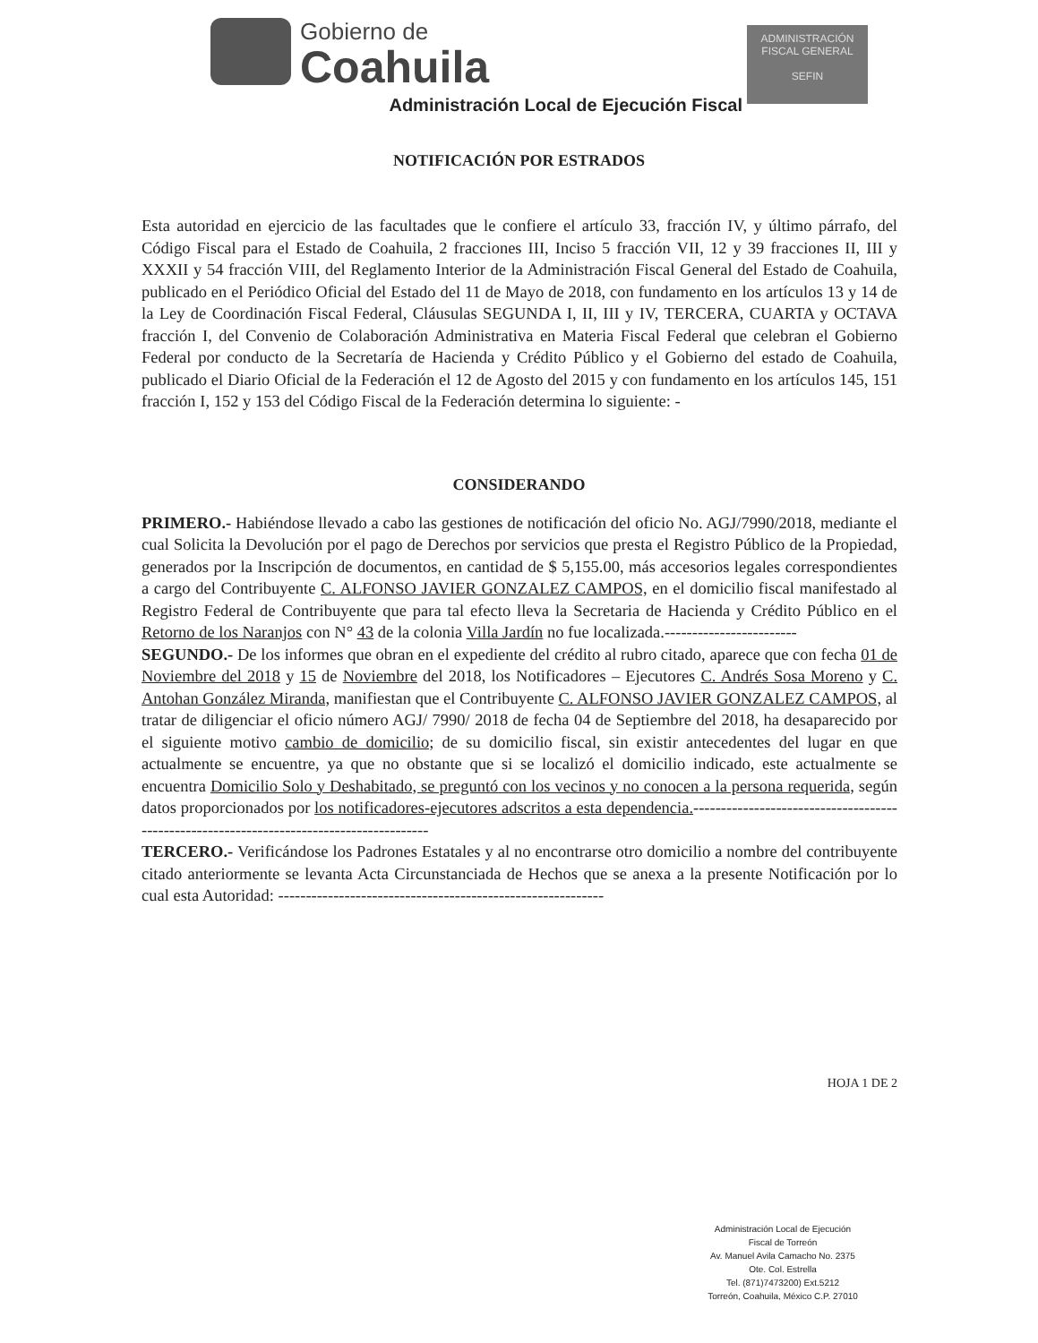Gobierno de
Coahuila
ADMINISTRACIÓN
FISCAL GENERAL
SEFIN
Administración Local de Ejecución Fiscal
NOTIFICACIÓN POR ESTRADOS
Esta autoridad en ejercicio de las facultades que le confiere el artículo 33, fracción IV, y último párrafo, del Código Fiscal para el Estado de Coahuila, 2 fracciones III, Inciso 5 fracción VII, 12 y 39 fracciones II, III y XXXII y 54 fracción VIII, del Reglamento Interior de la Administración Fiscal General del Estado de Coahuila, publicado en el Periódico Oficial del Estado del 11 de Mayo de 2018, con fundamento en los artículos 13 y 14 de la Ley de Coordinación Fiscal Federal, Cláusulas SEGUNDA I, II, III y IV, TERCERA, CUARTA y OCTAVA fracción I, del Convenio de Colaboración Administrativa en Materia Fiscal Federal que celebran el Gobierno Federal por conducto de la Secretaría de Hacienda y Crédito Público y el Gobierno del estado de Coahuila, publicado el Diario Oficial de la Federación el 12 de Agosto del 2015 y con fundamento en los artículos 145, 151 fracción I, 152 y 153 del Código Fiscal de la Federación determina lo siguiente: -
CONSIDERANDO
PRIMERO.- Habiéndose llevado a cabo las gestiones de notificación del oficio No. AGJ/7990/2018, mediante el cual Solicita la Devolución por el pago de Derechos por servicios que presta el Registro Público de la Propiedad, generados por la Inscripción de documentos, en cantidad de $ 5,155.00, más accesorios legales correspondientes a cargo del Contribuyente C. ALFONSO JAVIER GONZALEZ CAMPOS, en el domicilio fiscal manifestado al Registro Federal de Contribuyente que para tal efecto lleva la Secretaria de Hacienda y Crédito Público en el Retorno de los Naranjos con N° 43 de la colonia Villa Jardín no fue localizada.------------------------
SEGUNDO.- De los informes que obran en el expediente del crédito al rubro citado, aparece que con fecha 01 de Noviembre del 2018 y 15 de Noviembre del 2018, los Notificadores – Ejecutores C. Andrés Sosa Moreno y C. Antohan González Miranda, manifiestan que el Contribuyente C. ALFONSO JAVIER GONZALEZ CAMPOS, al tratar de diligenciar el oficio número AGJ/ 7990/ 2018 de fecha 04 de Septiembre del 2018, ha desaparecido por el siguiente motivo cambio de domicilio; de su domicilio fiscal, sin existir antecedentes del lugar en que actualmente se encuentre, ya que no obstante que si se localizó el domicilio indicado, este actualmente se encuentra Domicilio Solo y Deshabitado, se preguntó con los vecinos y no conocen a la persona requerida, según datos proporcionados por los notificadores-ejecutores adscritos a esta dependencia.-----------------------------------------------------------------------------------------
TERCERO.- Verificándose los Padrones Estatales y al no encontrarse otro domicilio a nombre del contribuyente citado anteriormente se levanta Acta Circunstanciada de Hechos que se anexa a la presente Notificación por lo cual esta Autoridad: -----------------------------------------------------------
HOJA 1 DE 2
Administración Local de Ejecución
Fiscal de Torreón
Av. Manuel Avila Camacho No. 2375
Ote. Col. Estrella
Tel. (871)7473200) Ext.5212
Torreón, Coahuila, México C.P. 27010